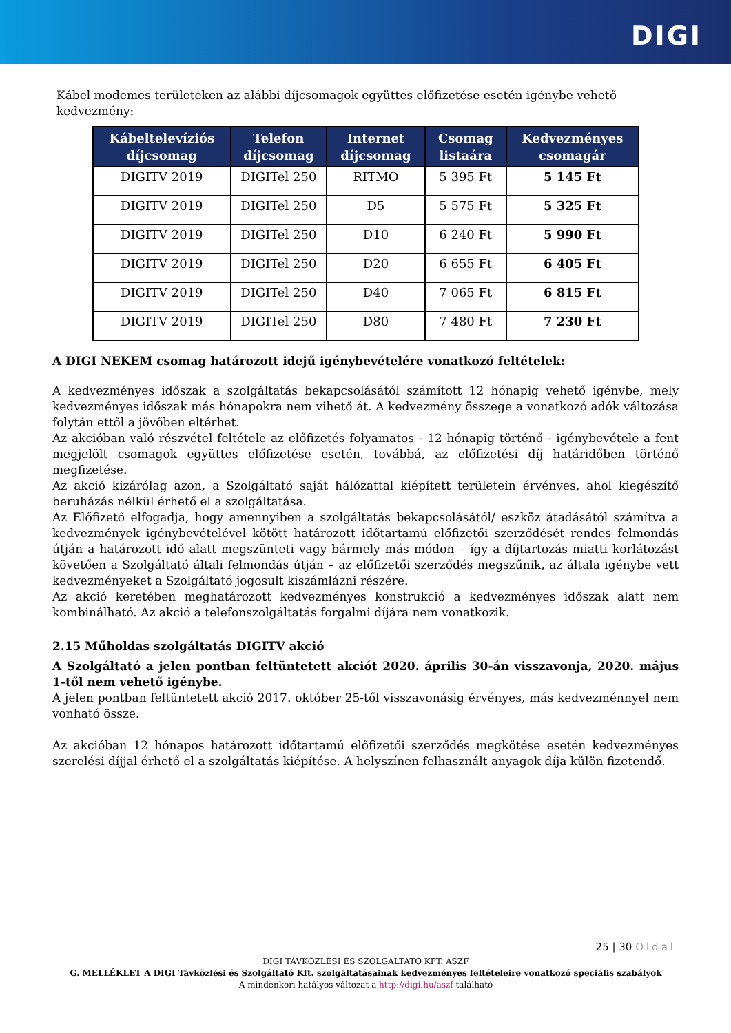DIGI
Kábel modemes területeken az alábbi díjcsomagok együttes előfizetése esetén igénybe vehető kedvezmény:
| Kábeltelevíziós díjcsomag | Telefon díjcsomag | Internet díjcsomag | Csomag listaára | Kedvezményes csomagár |
| --- | --- | --- | --- | --- |
| DIGITV 2019 | DIGITel 250 | RITMO | 5 395 Ft | 5 145 Ft |
| DIGITV 2019 | DIGITel 250 | D5 | 5 575 Ft | 5 325 Ft |
| DIGITV 2019 | DIGITel 250 | D10 | 6 240 Ft | 5 990 Ft |
| DIGITV 2019 | DIGITel 250 | D20 | 6 655 Ft | 6 405 Ft |
| DIGITV 2019 | DIGITel 250 | D40 | 7 065 Ft | 6 815 Ft |
| DIGITV 2019 | DIGITel 250 | D80 | 7 480 Ft | 7 230 Ft |
A DIGI NEKEM csomag határozott idejű igénybevételére vonatkozó feltételek:
A kedvezményes időszak a szolgáltatás bekapcsolásától számított 12 hónapig vehető igénybe, mely kedvezményes időszak más hónapokra nem vihető át. A kedvezmény összege a vonatkozó adók változása folytán ettől a jövőben eltérhet.
Az akcióban való részvétel feltétele az előfizetés folyamatos - 12 hónapig történő - igénybevétele a fent megjelölt csomagok együttes előfizetése esetén, továbbá, az előfizetési díj határidőben történő megfizetése.
Az akció kizárólag azon, a Szolgáltató saját hálózattal kiépített területein érvényes, ahol kiegészítő beruházás nélkül érhető el a szolgáltatása.
Az Előfizető elfogadja, hogy amennyiben a szolgáltatás bekapcsolásától/ eszköz átadásától számítva a kedvezmények igénybevételével kötött határozott időtartamú előfizetői szerződését rendes felmondás útján a határozott idő alatt megszünteti vagy bármely más módon – így a díjtartozás miatti korlátozást követően a Szolgáltató általi felmondás útján – az előfizetői szerződés megszűnik, az általa igénybe vett kedvezményeket a Szolgáltató jogosult kiszámlázni részére.
Az akció keretében meghatározott kedvezményes konstrukció a kedvezményes időszak alatt nem kombinálható. Az akció a telefonszolgáltatás forgalmi díjára nem vonatkozik.
2.15 Műholdas szolgáltatás DIGITV akció
A Szolgáltató a jelen pontban feltüntetett akciót 2020. április 30-án visszavonja, 2020. május 1-től nem vehető igénybe.
A jelen pontban feltüntetett akció 2017. október 25-től visszavonásig érvényes, más kedvezménnyel nem vonható össze.
Az akcióban 12 hónapos határozott időtartamú előfizetői szerződés megkötése esetén kedvezményes szerelési díjjal érhető el a szolgáltatás kiépítése. A helyszínen felhasznált anyagok díja külön fizetendő.
25 | 30 Oldal
DIGI TÁVKÖZLÉSI ÉS SZOLGÁLTATÓ KFT. ÁSZF
G. MELLÉKLET A DIGI Távközlési és Szolgáltató Kft. szolgáltatásainak kedvezményes feltételeire vonatkozó speciális szabályok
A mindenkori hatályos változat a http://digi.hu/aszf található